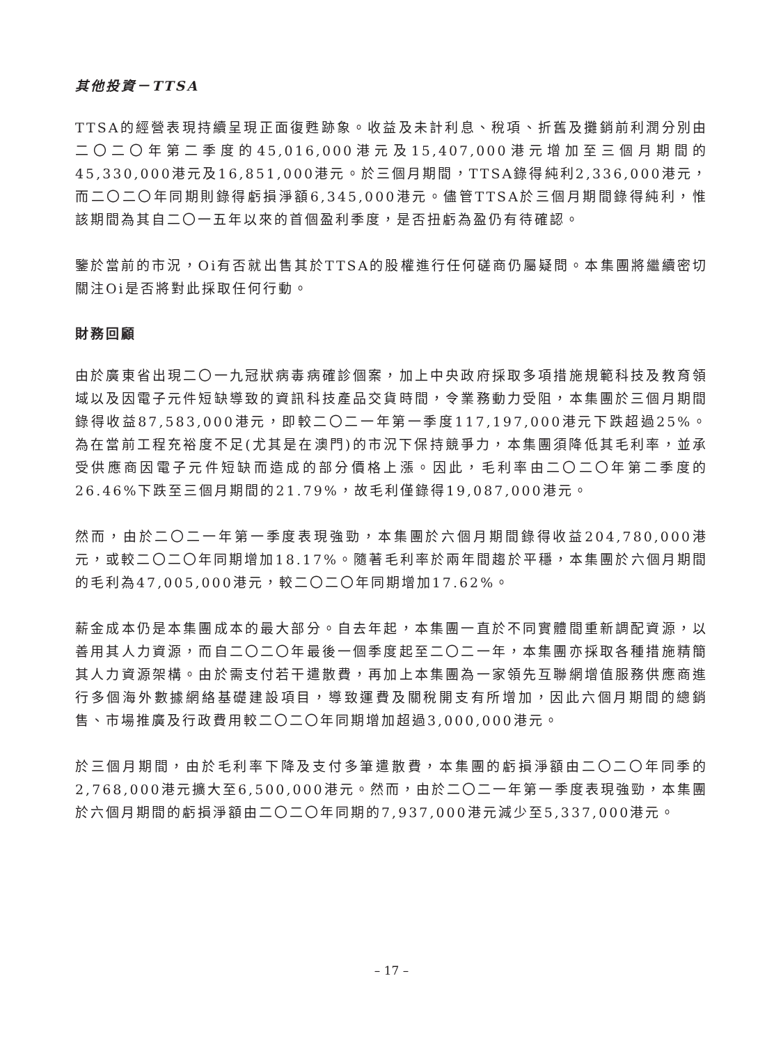其他投資－TTSA
TTSA的經營表現持續呈現正面復甦跡象。收益及未計利息、稅項、折舊及攤銷前利潤分別由二〇二〇年第二季度的45,016,000港元及15,407,000港元增加至三個月期間的45,330,000港元及16,851,000港元。於三個月期間，TTSA錄得純利2,336,000港元，而二〇二〇年同期則錄得虧損淨額6,345,000港元。儘管TTSA於三個月期間錄得純利，惟該期間為其自二〇一五年以來的首個盈利季度，是否扭虧為盈仍有待確認。
鑒於當前的市況，Oi有否就出售其於TTSA的股權進行任何磋商仍屬疑問。本集團將繼續密切關注Oi是否將對此採取任何行動。
財務回顧
由於廣東省出現二〇一九冠狀病毒病確診個案，加上中央政府採取多項措施規範科技及教育領域以及因電子元件短缺導致的資訊科技產品交貨時間，令業務動力受阻，本集團於三個月期間錄得收益87,583,000港元，即較二〇二一年第一季度117,197,000港元下跌超過25%。為在當前工程充裕度不足(尤其是在澳門)的市況下保持競爭力，本集團須降低其毛利率，並承受供應商因電子元件短缺而造成的部分價格上漲。因此，毛利率由二〇二〇年第二季度的26.46%下跌至三個月期間的21.79%，故毛利僅錄得19,087,000港元。
然而，由於二〇二一年第一季度表現強勁，本集團於六個月期間錄得收益204,780,000港元，或較二〇二〇年同期增加18.17%。隨著毛利率於兩年間趨於平穩，本集團於六個月期間的毛利為47,005,000港元，較二〇二〇年同期增加17.62%。
薪金成本仍是本集團成本的最大部分。自去年起，本集團一直於不同實體間重新調配資源，以善用其人力資源，而自二〇二〇年最後一個季度起至二〇二一年，本集團亦採取各種措施精簡其人力資源架構。由於需支付若干遣散費，再加上本集團為一家領先互聯網增值服務供應商進行多個海外數據網絡基礎建設項目，導致運費及關稅開支有所增加，因此六個月期間的總銷售、市場推廣及行政費用較二〇二〇年同期增加超過3,000,000港元。
於三個月期間，由於毛利率下降及支付多筆遣散費，本集團的虧損淨額由二〇二〇年同季的2,768,000港元擴大至6,500,000港元。然而，由於二〇二一年第一季度表現強勁，本集團於六個月期間的虧損淨額由二〇二〇年同期的7,937,000港元減少至5,337,000港元。
– 17 –